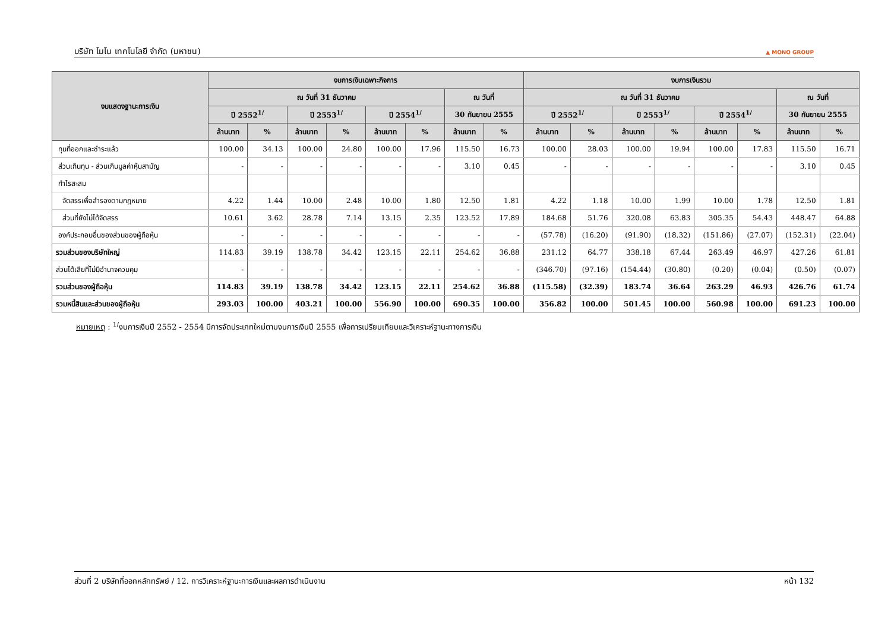บริษัท โมโน เทคโนโลยี จำกัด (มหาชน) ▲ MONO GROUP
| งบแสดงฐานะการเงิน | งบการเงินเฉพาะกิจการ | | | | | | | | งบการเงินรวม | | | | | | | |
| --- | --- | --- | --- | --- | --- | --- | --- | --- | --- | --- | --- | --- | --- | --- | --- | --- |
| | ณ วันที่ 31 ธันวาคม | | | | | | ณ วันที่ | | ณ วันที่ 31 ธันวาคม | | | | | | ณ วันที่ | |
| | ปี 2552<sup>1/</sup> | | ปี 2553<sup>1/</sup> | | ปี 2554<sup>1/</sup> | | 30 กันยายน 2555 | | ปี 2552<sup>1/</sup> | | ปี 2553<sup>1/</sup> | | ปี 2554<sup>1/</sup> | | 30 กันยายน 2555 | |
| | ล้านบาท | % | ล้านบาท | % | ล้านบาท | % | ล้านบาท | % | ล้านบาท | % | ล้านบาท | % | ล้านบาท | % | ล้านบาท | % |
| ทุนที่ออกและชำระแล้ว | 100.00 | 34.13 | 100.00 | 24.80 | 100.00 | 17.96 | 115.50 | 16.73 | 100.00 | 28.03 | 100.00 | 19.94 | 100.00 | 17.83 | 115.50 | 16.71 |
| ส่วนเกินทุน - ส่วนเกินมูลค่าหุ้นสามัญ | - | - | - | - | - | - | 3.10 | 0.45 | - | - | - | - | - | - | 3.10 | 0.45 |
| กำไรสะสม | | | | | | | | | | | | | | | | |
| จัดสรรเพื่อสำรองตามกฎหมาย | 4.22 | 1.44 | 10.00 | 2.48 | 10.00 | 1.80 | 12.50 | 1.81 | 4.22 | 1.18 | 10.00 | 1.99 | 10.00 | 1.78 | 12.50 | 1.81 |
| ส่วนที่ยังไม่ได้จัดสรร | 10.61 | 3.62 | 28.78 | 7.14 | 13.15 | 2.35 | 123.52 | 17.89 | 184.68 | 51.76 | 320.08 | 63.83 | 305.35 | 54.43 | 448.47 | 64.88 |
| องค์ประกอบอื่นของส่วนของผู้ถือหุ้น | - | - | - | - | - | - | - | - | (57.78) | (16.20) | (91.90) | (18.32) | (151.86) | (27.07) | (152.31) | (22.04) |
| รวมส่วนของบริษัทใหญ่ | 114.83 | 39.19 | 138.78 | 34.42 | 123.15 | 22.11 | 254.62 | 36.88 | 231.12 | 64.77 | 338.18 | 67.44 | 263.49 | 46.97 | 427.26 | 61.81 |
| ส่วนได้เสียที่ไม่มีอำนาจควบคุม | - | - | - | - | - | - | - | - | (346.70) | (97.16) | (154.44) | (30.80) | (0.20) | (0.04) | (0.50) | (0.07) |
| รวมส่วนของผู้ถือหุ้น | 114.83 | 39.19 | 138.78 | 34.42 | 123.15 | 22.11 | 254.62 | 36.88 | (115.58) | (32.39) | 183.74 | 36.64 | 263.29 | 46.93 | 426.76 | 61.74 |
| รวมหนี้สินและส่วนของผู้ถือหุ้น | 293.03 | 100.00 | 403.21 | 100.00 | 556.90 | 100.00 | 690.35 | 100.00 | 356.82 | 100.00 | 501.45 | 100.00 | 560.98 | 100.00 | 691.23 | 100.00 |
หมายเหตุ : <sup>1/</sup>งบการเงินปี 2552 - 2554 มีการจัดประเภทใหม่ตามงบการเงินปี 2555 เพื่อการเปรียบเทียบและวิเคราะห์ฐานะทางการเงิน
ส่วนที่ 2 บริษัทที่ออกหลักทรัพย์ / 12. การวิเคราะห์ฐานะการเงินและผลการดำเนินงาน หน้า 132